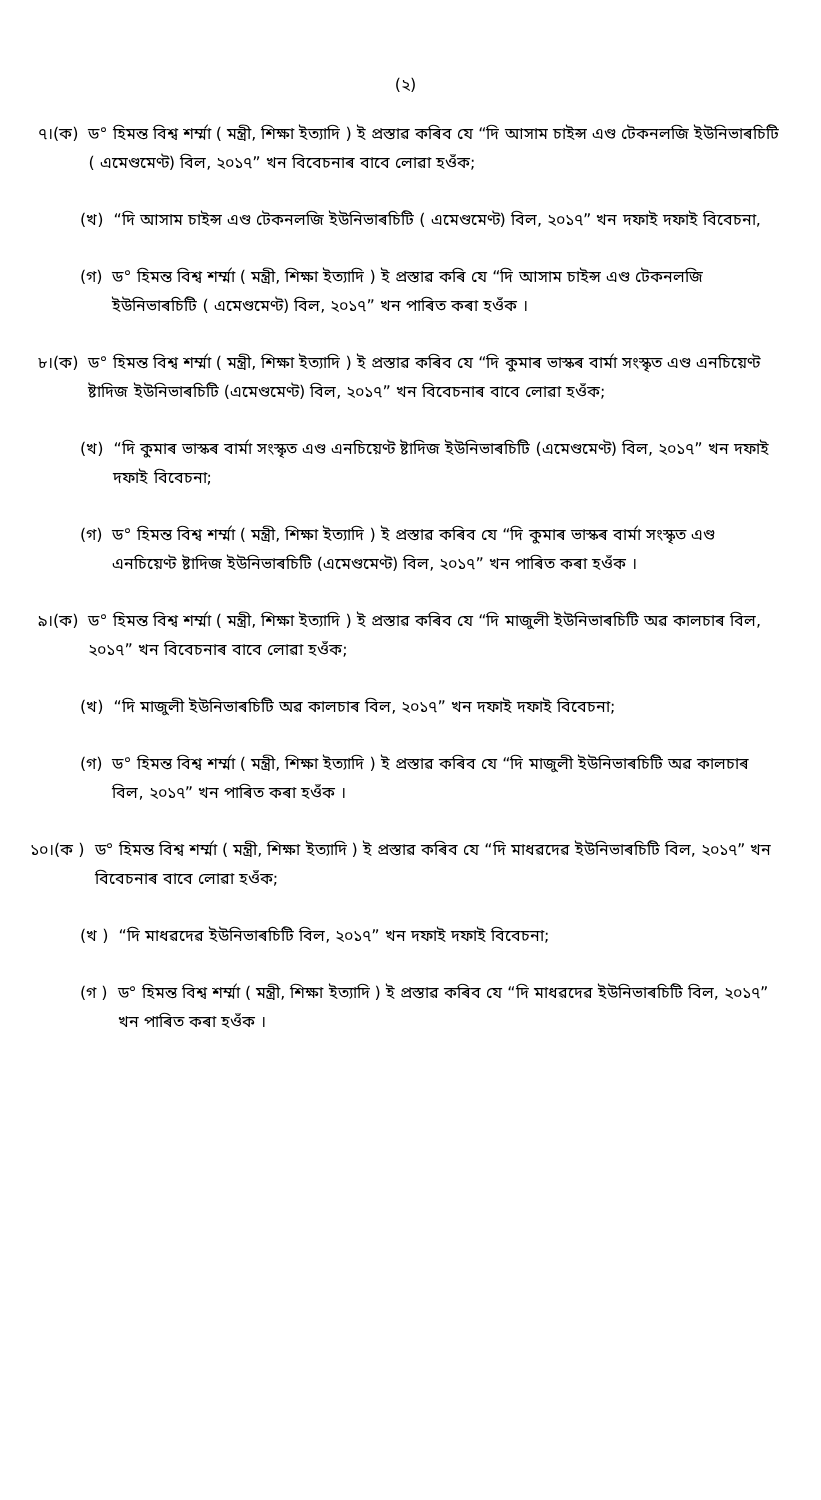(২)
৭।(ক) ড° হিমন্ত বিশ্ব শৰ্ম্মা ( মন্ত্ৰী, শিক্ষা ইত্যাদি ) ই প্ৰস্তাৱ কৰিব যে “দি আসাম চাইন্স এণ্ড টেকনলজি ইউনিভাৰচিটি ( এমেণ্ডমেণ্ট) বিল, ২০১৭” খন বিবেচনাৰ বাবে লোৱা হওঁক;
(খ) “দি আসাম চাইন্স এণ্ড টেকনলজি ইউনিভাৰচিটি ( এমেণ্ডমেণ্ট) বিল, ২০১৭” খন দফাই দফাই বিবেচনা,
(গ) ড° হিমন্ত বিশ্ব শৰ্ম্মা ( মন্ত্ৰী, শিক্ষা ইত্যাদি ) ই প্ৰস্তাৱ কৰি যে “দি আসাম চাইন্স এণ্ড টেকনলজি ইউনিভাৰচিটি ( এমেণ্ডমেণ্ট) বিল, ২০১৭” খন পাৰিত কৰা হওঁক ।
৮।(ক) ড° হিমন্ত বিশ্ব শৰ্ম্মা ( মন্ত্ৰী, শিক্ষা ইত্যাদি ) ই প্ৰস্তাৱ কৰিব যে “দি কুমাৰ ভাস্কৰ বাৰ্মা সংস্কৃত এণ্ড এনচিয়েণ্ট ষ্টাদিজ ইউনিভাৰচিটি (এমেণ্ডমেণ্ট) বিল, ২০১৭” খন বিবেচনাৰ বাবে লোৱা হওঁক;
(খ) “দি কুমাৰ ভাস্কৰ বাৰ্মা সংস্কৃত এণ্ড এনচিয়েণ্ট ষ্টাদিজ ইউনিভাৰচিটি (এমেণ্ডমেণ্ট) বিল, ২০১৭” খন দফাই দফাই বিবেচনা;
(গ) ড° হিমন্ত বিশ্ব শৰ্ম্মা ( মন্ত্ৰী, শিক্ষা ইত্যাদি ) ই প্ৰস্তাৱ কৰিব যে “দি কুমাৰ ভাস্কৰ বাৰ্মা সংস্কৃত এণ্ড এনচিয়েণ্ট ষ্টাদিজ ইউনিভাৰচিটি (এমেণ্ডমেণ্ট) বিল, ২০১৭” খন পাৰিত কৰা হওঁক ।
৯।(ক) ড° হিমন্ত বিশ্ব শৰ্ম্মা ( মন্ত্ৰী, শিক্ষা ইত্যাদি ) ই প্ৰস্তাৱ কৰিব যে “দি মাজুলী ইউনিভাৰচিটি অৱ কালচাৰ বিল, ২০১৭” খন বিবেচনাৰ বাবে লোৱা হওঁক;
(খ) “দি মাজুলী ইউনিভাৰচিটি অৱ কালচাৰ বিল, ২০১৭” খন দফাই দফাই বিবেচনা;
(গ) ড° হিমন্ত বিশ্ব শৰ্ম্মা ( মন্ত্ৰী, শিক্ষা ইত্যাদি ) ই প্ৰস্তাৱ কৰিব যে “দি মাজুলী ইউনিভাৰচিটি অৱ কালচাৰ বিল, ২০১৭” খন পাৰিত কৰা হওঁক ।
১০।(ক ) ড° হিমন্ত বিশ্ব শৰ্ম্মা ( মন্ত্ৰী, শিক্ষা ইত্যাদি ) ই প্ৰস্তাৱ কৰিব যে “দি মাধৱদেৱ ইউনিভাৰচিটি বিল, ২০১৭” খন বিবেচনাৰ বাবে লোৱা হওঁক;
(খ ) “দি মাধৱদেৱ ইউনিভাৰচিটি বিল, ২০১৭” খন দফাই দফাই বিবেচনা;
(গ ) ড° হিমন্ত বিশ্ব শৰ্ম্মা ( মন্ত্ৰী, শিক্ষা ইত্যাদি ) ই প্ৰস্তাৱ কৰিব যে “দি মাধৱদেৱ ইউনিভাৰচিটি বিল, ২০১৭” খন পাৰিত কৰা হওঁক ।